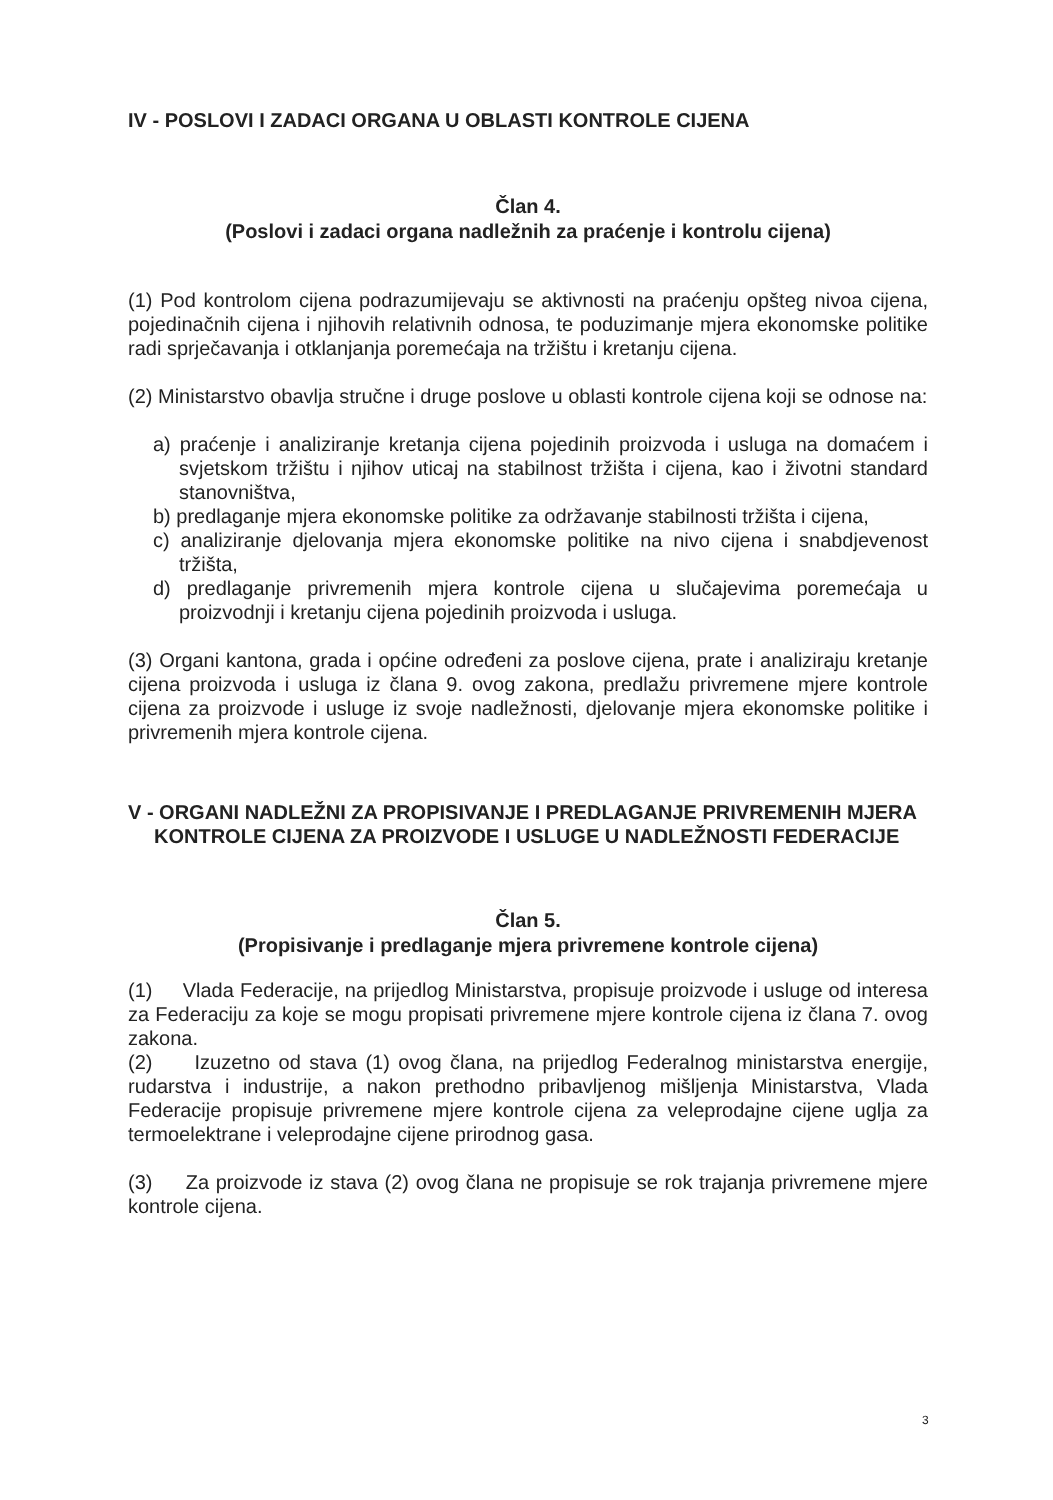IV - POSLOVI I ZADACI ORGANA U OBLASTI KONTROLE CIJENA
Član 4.
(Poslovi i zadaci organa nadležnih za praćenje i kontrolu cijena)
(1) Pod kontrolom cijena podrazumijevaju se aktivnosti na praćenju opšteg nivoa cijena, pojedinačnih cijena i njihovih relativnih odnosa, te poduzimanje mjera ekonomske politike radi sprječavanja i otklanjanja poremećaja na tržištu i kretanju cijena.
(2) Ministarstvo obavlja stručne i druge poslove u oblasti kontrole cijena koji se odnose na:
a) praćenje i analiziranje kretanja cijena pojedinih proizvoda i usluga na domaćem i svjetskom tržištu i njihov uticaj na stabilnost tržišta i cijena, kao i životni standard stanovništva,
b) predlaganje mjera ekonomske politike za održavanje stabilnosti tržišta i cijena,
c) analiziranje djelovanja mjera ekonomske politike na nivo cijena i snabdjevenost tržišta,
d) predlaganje privremenih mjera kontrole cijena u slučajevima poremećaja u proizvodnji i kretanju cijena pojedinih proizvoda i usluga.
(3) Organi kantona, grada i općine određeni za poslove cijena, prate i analiziraju kretanje cijena proizvoda i usluga iz člana 9. ovog zakona, predlažu privremene mjere kontrole cijena za proizvode i usluge iz svoje nadležnosti, djelovanje mjera ekonomske politike i privremenih mjera kontrole cijena.
V - ORGANI NADLEŽNI ZA PROPISIVANJE I PREDLAGANJE PRIVREMENIH MJERA KONTROLE CIJENA ZA PROIZVODE I USLUGE U NADLEŽNOSTI FEDERACIJE
Član 5.
(Propisivanje i predlaganje mjera privremene kontrole cijena)
(1) Vlada Federacije, na prijedlog Ministarstva, propisuje proizvode i usluge od interesa za Federaciju za koje se mogu propisati privremene mjere kontrole cijena iz člana 7. ovog zakona.
(2) Izuzetno od stava (1) ovog člana, na prijedlog Federalnog ministarstva energije, rudarstva i industrije, a nakon prethodno pribavljenog mišljenja Ministarstva, Vlada Federacije propisuje privremene mjere kontrole cijena za veleprodajne cijene uglja za termoelektrane i veleprodajne cijene prirodnog gasa.
(3) Za proizvode iz stava (2) ovog člana ne propisuje se rok trajanja privremene mjere kontrole cijena.
3